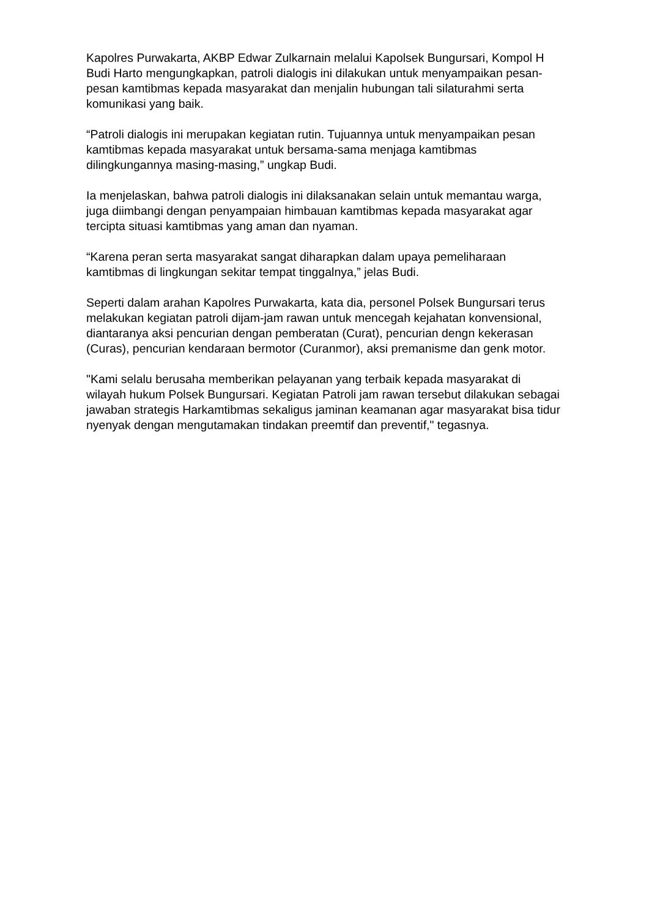Kapolres Purwakarta, AKBP Edwar Zulkarnain melalui Kapolsek Bungursari, Kompol H Budi Harto mengungkapkan, patroli dialogis ini dilakukan untuk menyampaikan pesan-pesan kamtibmas kepada masyarakat dan menjalin hubungan tali silaturahmi serta komunikasi yang baik.
“Patroli dialogis ini merupakan kegiatan rutin. Tujuannya untuk menyampaikan pesan kamtibmas kepada masyarakat untuk bersama-sama menjaga kamtibmas dilingkungannya masing-masing,” ungkap Budi.
Ia menjelaskan, bahwa patroli dialogis ini dilaksanakan selain untuk memantau warga, juga diimbangi dengan penyampaian himbauan kamtibmas kepada masyarakat agar tercipta situasi kamtibmas yang aman dan nyaman.
“Karena peran serta masyarakat sangat diharapkan dalam upaya pemeliharaan kamtibmas di lingkungan sekitar tempat tinggalnya,” jelas Budi.
Seperti dalam arahan Kapolres Purwakarta, kata dia, personel Polsek Bungursari terus melakukan kegiatan patroli dijam-jam rawan untuk mencegah kejahatan konvensional, diantaranya aksi pencurian dengan pemberatan (Curat), pencurian dengn kekerasan (Curas), pencurian kendaraan bermotor (Curanmor), aksi premanisme dan genk motor.
"Kami selalu berusaha memberikan pelayanan yang terbaik kepada masyarakat di wilayah hukum Polsek Bungursari. Kegiatan Patroli jam rawan tersebut dilakukan sebagai jawaban strategis Harkamtibmas sekaligus jaminan keamanan agar masyarakat bisa tidur nyenyak dengan mengutamakan tindakan preemtif dan preventif," tegasnya.